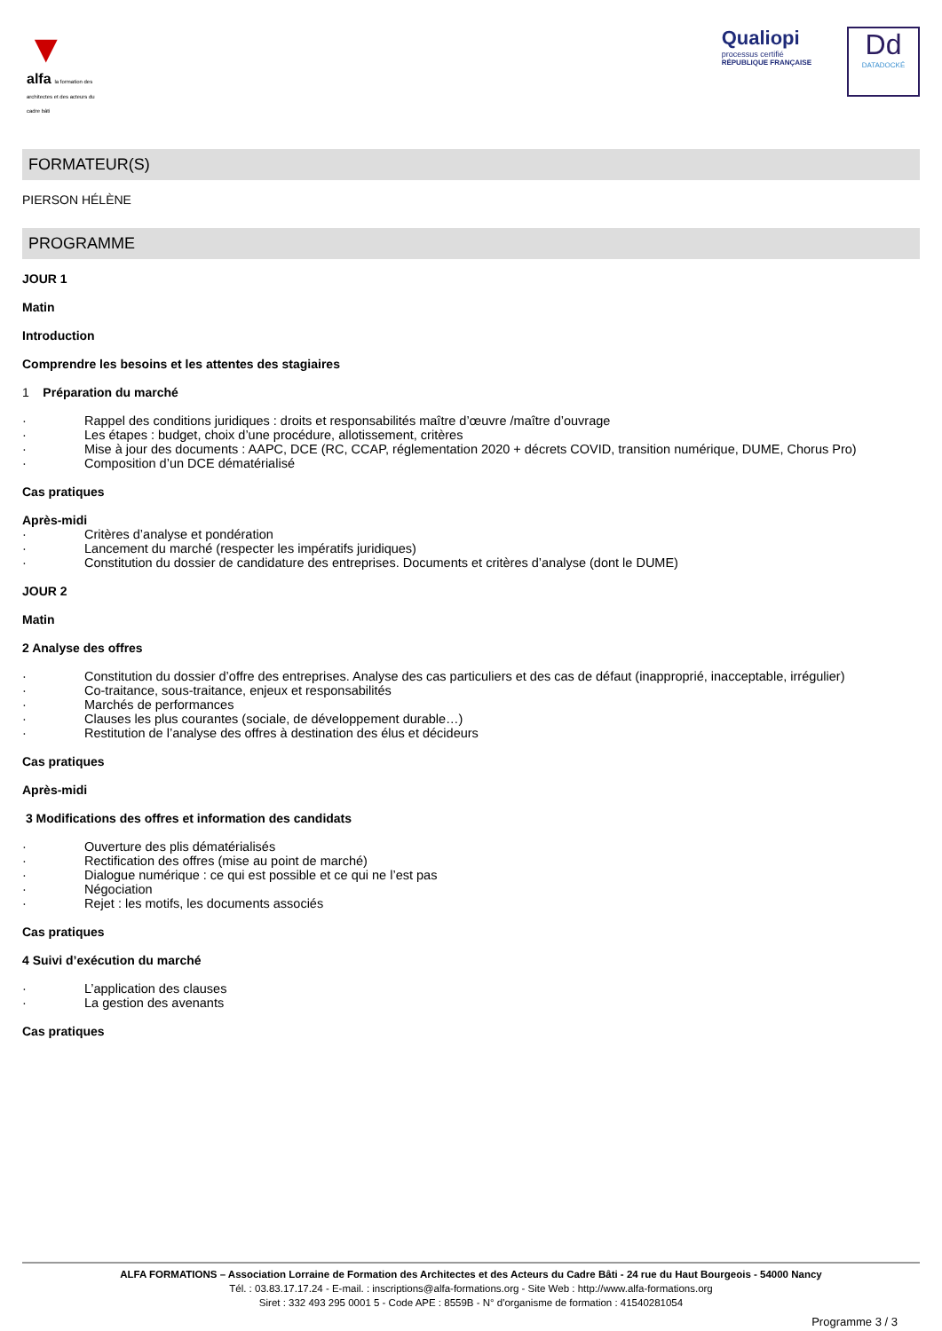▼
alfa la formation des architectes et des acteurs du cadre bâti
Qualiopi
processus certifié
RÉPUBLIQUE FRANÇAISE
Dd
DATADOCKÉ
FORMATEUR(S)
PIERSON HÉLÈNE
PROGRAMME
JOUR 1
Matin
Introduction
Comprendre les besoins et les attentes des stagiaires
1 Préparation du marché
· Rappel des conditions juridiques : droits et responsabilités maître d’œuvre /maître d’ouvrage
· Les étapes : budget, choix d’une procédure, allotissement, critères
· Mise à jour des documents : AAPC, DCE (RC, CCAP, réglementation 2020 + décrets COVID, transition numérique, DUME, Chorus Pro)
· Composition d’un DCE dématérialisé
Cas pratiques
Après-midi
· Critères d’analyse et pondération
· Lancement du marché (respecter les impératifs juridiques)
· Constitution du dossier de candidature des entreprises. Documents et critères d’analyse (dont le DUME)
JOUR 2
Matin
2 Analyse des offres
· Constitution du dossier d’offre des entreprises. Analyse des cas particuliers et des cas de défaut (inapproprié, inacceptable, irrégulier)
· Co-traitance, sous-traitance, enjeux et responsabilités
· Marchés de performances
· Clauses les plus courantes (sociale, de développement durable…)
· Restitution de l’analyse des offres à destination des élus et décideurs
Cas pratiques
Après-midi
3 Modifications des offres et information des candidats
· Ouverture des plis dématérialisés
· Rectification des offres (mise au point de marché)
· Dialogue numérique : ce qui est possible et ce qui ne l’est pas
· Négociation
· Rejet : les motifs, les documents associés
Cas pratiques
4 Suivi d’exécution du marché
· L’application des clauses
· La gestion des avenants
Cas pratiques
ALFA FORMATIONS – Association Lorraine de Formation des Architectes et des Acteurs du Cadre Bâti - 24 rue du Haut Bourgeois - 54000 Nancy
Tél. : 03.83.17.17.24 - E-mail. : inscriptions@alfa-formations.org - Site Web : http://www.alfa-formations.org
Siret : 332 493 295 0001 5 - Code APE : 8559B - N° d'organisme de formation : 41540281054
Programme 3 / 3